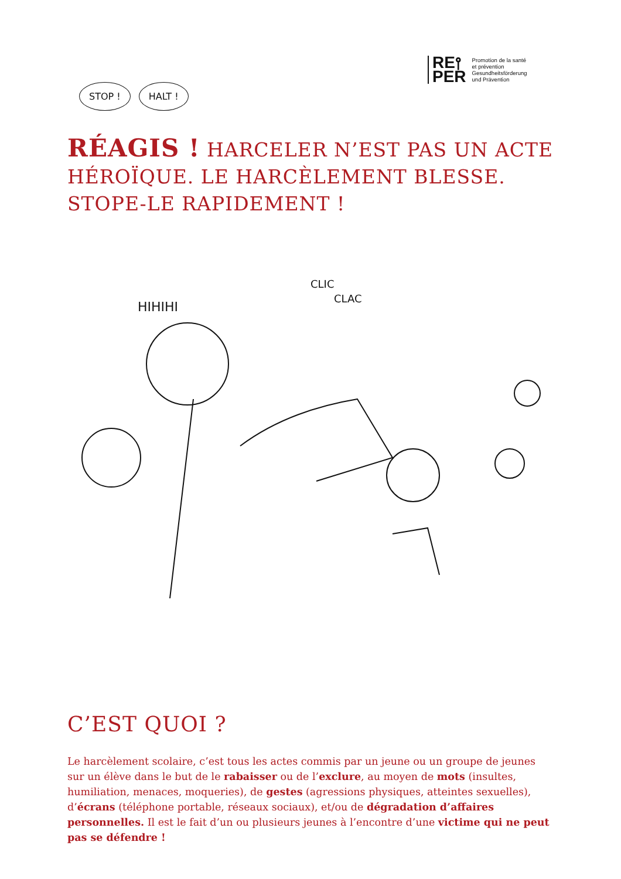RE⫯
PER
Promotion de la santé
et prévention
Gesundheitsförderung
und Prävention
STOP ! HALT !
RÉAGIS ! HARCELER N’EST PAS UN ACTE HÉROÏQUE. LE HARCÈLEMENT BLESSE. STOPE-LE RAPIDEMENT !
HIHIHI
CLIC
CLAC
C’EST QUOI ?
Le harcèlement scolaire, c’est tous les actes commis par un jeune ou un groupe de jeunes sur un élève dans le but de le rabaisser ou de l’exclure, au moyen de mots (insultes, humiliation, menaces, moqueries), de gestes (agressions physiques, atteintes sexuelles), d’écrans (téléphone portable, réseaux sociaux), et/ou de dégradation d’affaires personnelles. Il est le fait d’un ou plusieurs jeunes à l’encontre d’une victime qui ne peut pas se défendre !